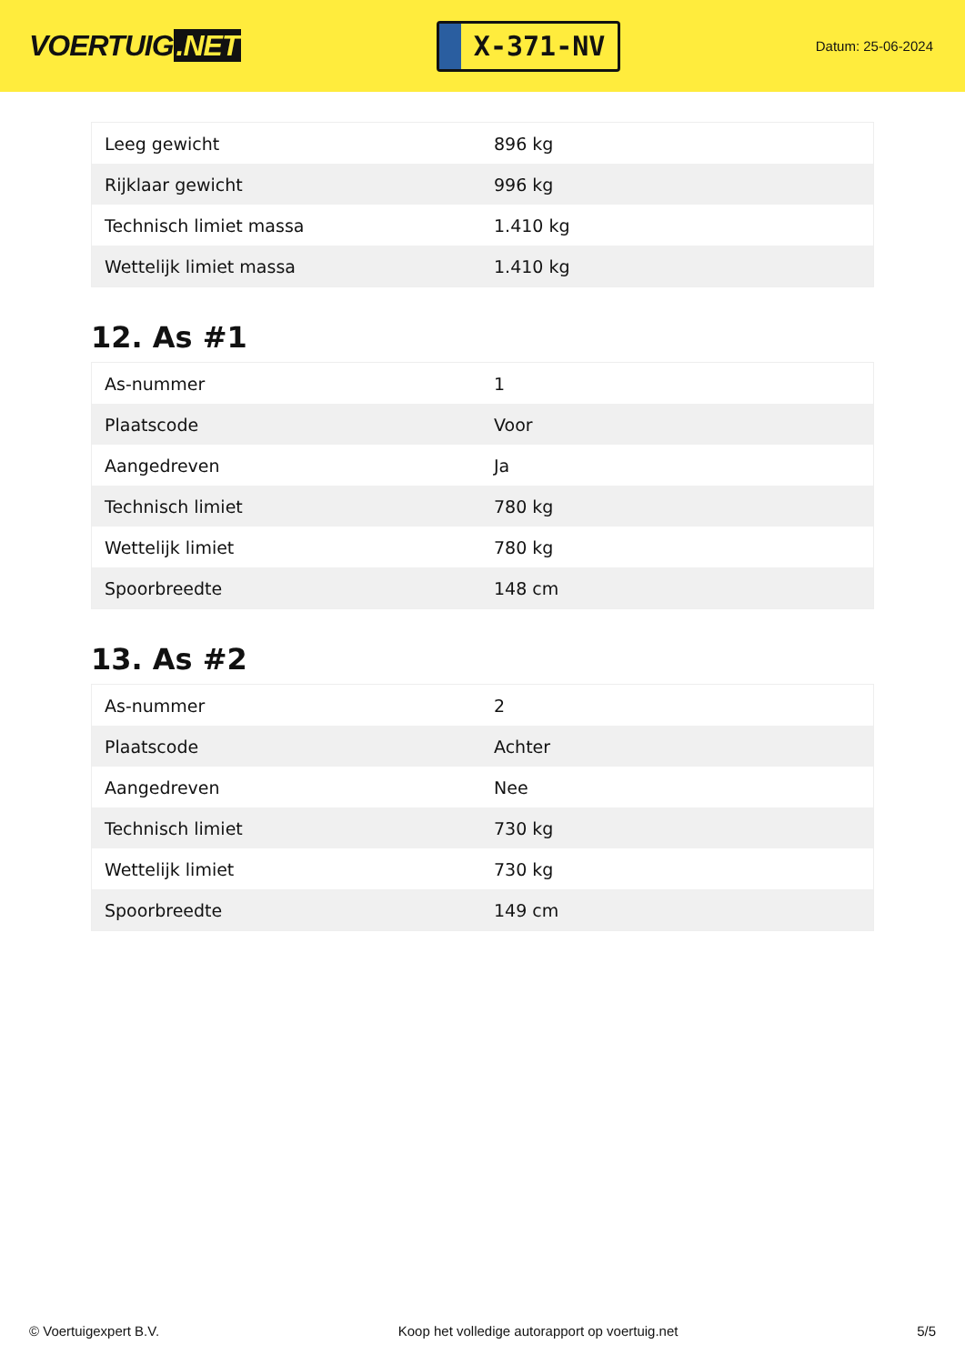VOERTUIG.NET
X-371-NV
Datum: 25-06-2024
| Leeg gewicht | 896 kg |
| Rijklaar gewicht | 996 kg |
| Technisch limiet massa | 1.410 kg |
| Wettelijk limiet massa | 1.410 kg |
12. As #1
| As-nummer | 1 |
| Plaatscode | Voor |
| Aangedreven | Ja |
| Technisch limiet | 780 kg |
| Wettelijk limiet | 780 kg |
| Spoorbreedte | 148 cm |
13. As #2
| As-nummer | 2 |
| Plaatscode | Achter |
| Aangedreven | Nee |
| Technisch limiet | 730 kg |
| Wettelijk limiet | 730 kg |
| Spoorbreedte | 149 cm |
© Voertuigexpert B.V. Koop het volledige autorapport op voertuig.net 5/5